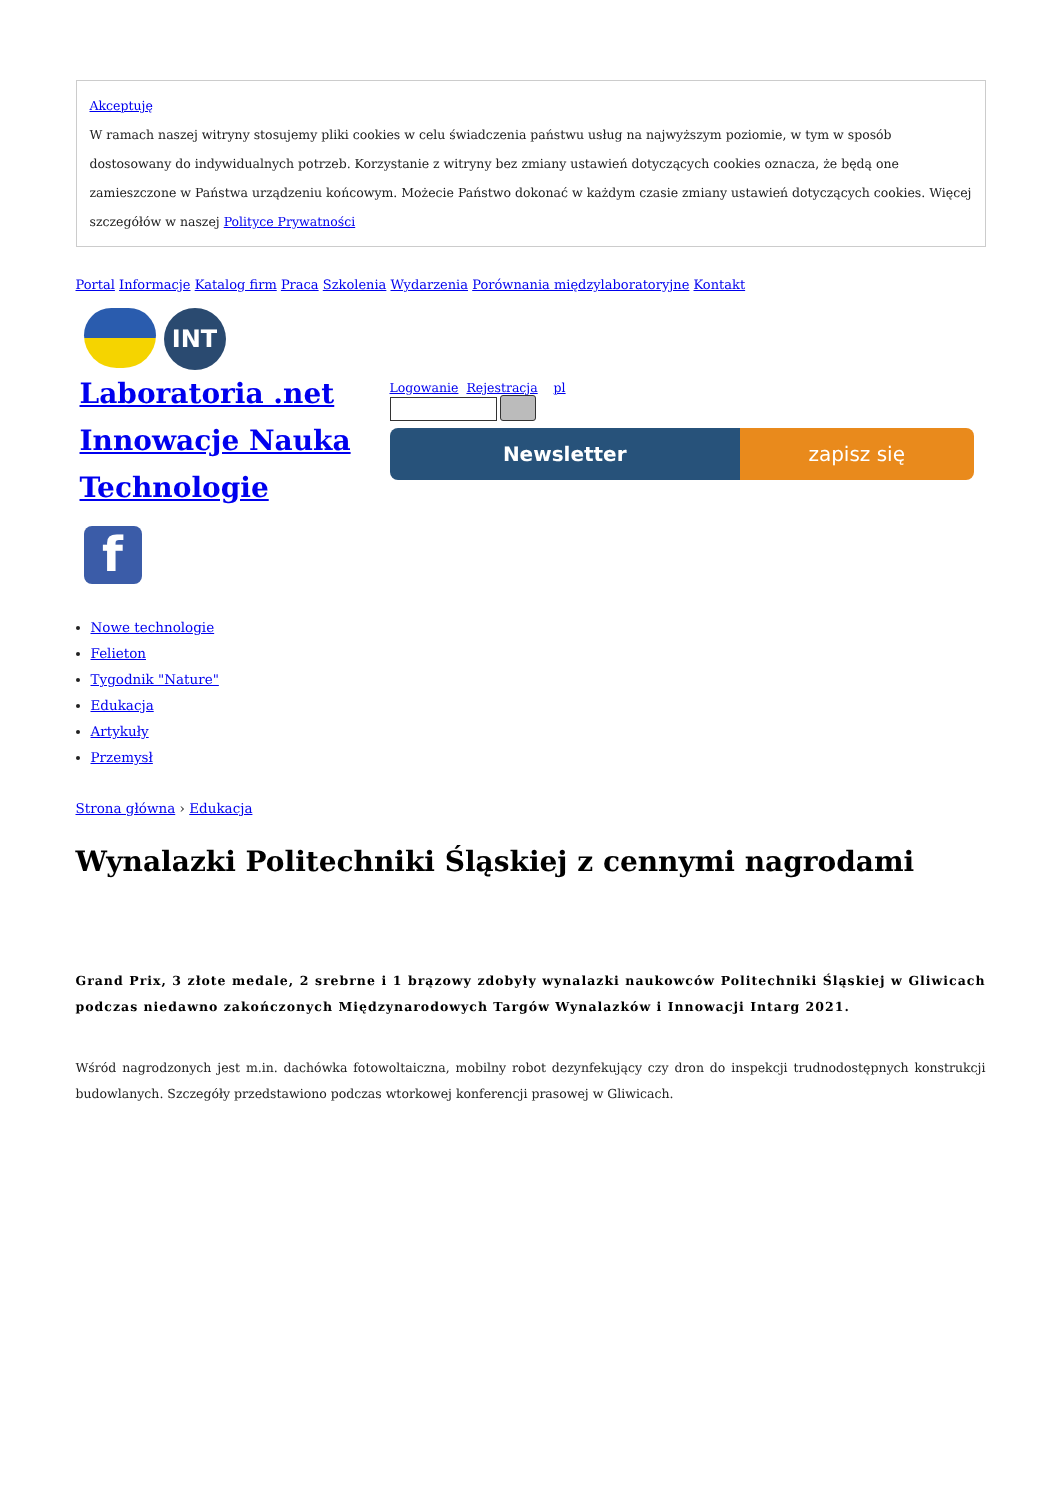Akceptuję
W ramach naszej witryny stosujemy pliki cookies w celu świadczenia państwu usług na najwyższym poziomie, w tym w sposób dostosowany do indywidualnych potrzeb. Korzystanie z witryny bez zmiany ustawień dotyczących cookies oznacza, że będą one zamieszczone w Państwa urządzeniu końcowym. Możecie Państwo dokonać w każdym czasie zmiany ustawień dotyczących cookies. Więcej szczegółów w naszej Polityce Prywatności
Portal Informacje Katalog firm Praca Szkolenia Wydarzenia Porównania międzylaboratoryjne Kontakt
INT
Laboratoria .net Innowacje Nauka Technologie
f
Logowanie Rejestracja pl
Newsletter zapisz się
Nowe technologie
Felieton
Tygodnik "Nature"
Edukacja
Artykuły
Przemysł
Strona główna › Edukacja
Wynalazki Politechniki Śląskiej z cennymi nagrodami
Grand Prix, 3 złote medale, 2 srebrne i 1 brązowy zdobyły wynalazki naukowców Politechniki Śląskiej w Gliwicach podczas niedawno zakończonych Międzynarodowych Targów Wynalazków i Innowacji Intarg 2021.
Wśród nagrodzonych jest m.in. dachówka fotowoltaiczna, mobilny robot dezynfekujący czy dron do inspekcji trudnodostępnych konstrukcji budowlanych. Szczegóły przedstawiono podczas wtorkowej konferencji prasowej w Gliwicach.